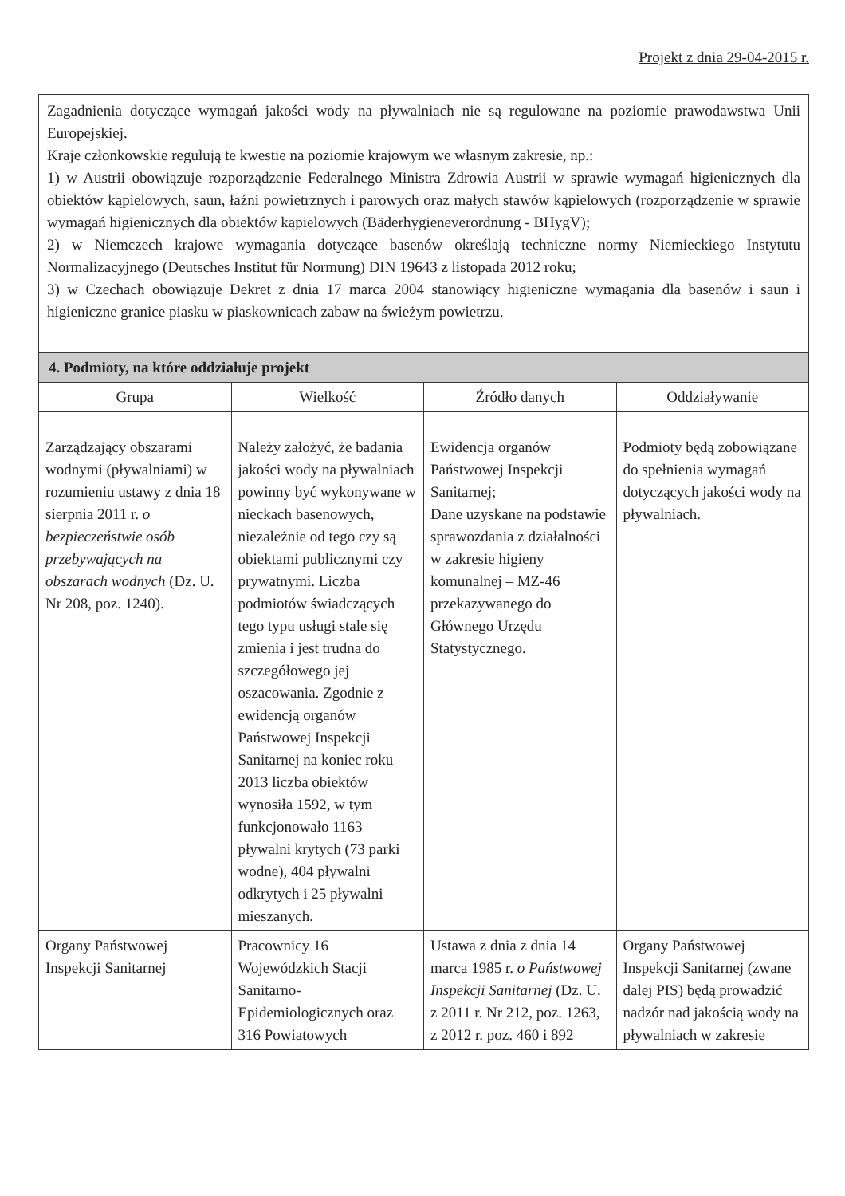Projekt z dnia 29-04-2015 r.
Zagadnienia dotyczące wymagań jakości wody na pływalniach nie są regulowane na poziomie prawodawstwa Unii Europejskiej.
Kraje członkowskie regulują te kwestie na poziomie krajowym we własnym zakresie, np.:
1) w Austrii obowiązuje rozporządzenie Federalnego Ministra Zdrowia Austrii w sprawie wymagań higienicznych dla obiektów kąpielowych, saun, łaźni powietrznych i parowych oraz małych stawów kąpielowych (rozporządzenie w sprawie wymagań higienicznych dla obiektów kąpielowych (Bäderhygieneverordnung - BHygV);
2) w Niemczech krajowe wymagania dotyczące basenów określają techniczne normy Niemieckiego Instytutu Normalizacyjnego (Deutsches Institut für Normung) DIN 19643 z listopada 2012 roku;
3) w Czechach obowiązuje Dekret z dnia 17 marca 2004 stanowiący higieniczne wymagania dla basenów i saun i higieniczne granice piasku w piaskownicach zabaw na świeżym powietrzu.
| 4. Podmioty, na które oddziałuje projekt | | | |
| Grupa | Wielkość | Źródło danych | Oddziaływanie |
| Zarządzający obszarami wodnymi (pływalniami) w rozumieniu ustawy z dnia 18 sierpnia 2011 r. o bezpieczeństwie osób przebywających na obszarach wodnych (Dz. U. Nr 208, poz. 1240). | Należy założyć, że badania jakości wody na pływalniach powinny być wykonywane w nieckach basenowych, niezależnie od tego czy są obiektami publicznymi czy prywatnymi. Liczba podmiotów świadczących tego typu usługi stale się zmienia i jest trudna do szczegółowego jej oszacowania. Zgodnie z ewidencją organów Państwowej Inspekcji Sanitarnej na koniec roku 2013 liczba obiektów wynosiła 1592, w tym funkcjonowało 1163 pływalni krytych (73 parki wodne), 404 pływalni odkrytych i 25 pływalni mieszanych. | Ewidencja organów Państwowej Inspekcji Sanitarnej; Dane uzyskane na podstawie sprawozdania z działalności w zakresie higieny komunalnej – MZ-46 przekazywanego do Głównego Urzędu Statystycznego. | Podmioty będą zobowiązane do spełnienia wymagań dotyczących jakości wody na pływalniach. |
| Organy Państwowej Inspekcji Sanitarnej | Pracownicy 16 Wojewódzkich Stacji Sanitarno-Epidemiologicznych oraz 316 Powiatowych | Ustawa z dnia z dnia 14 marca 1985 r. o Państwowej Inspekcji Sanitarnej (Dz. U. z 2011 r. Nr 212, poz. 1263, z 2012 r. poz. 460 i 892 | Organy Państwowej Inspekcji Sanitarnej (zwane dalej PIS) będą prowadzić nadzór nad jakością wody na pływalniach w zakresie |